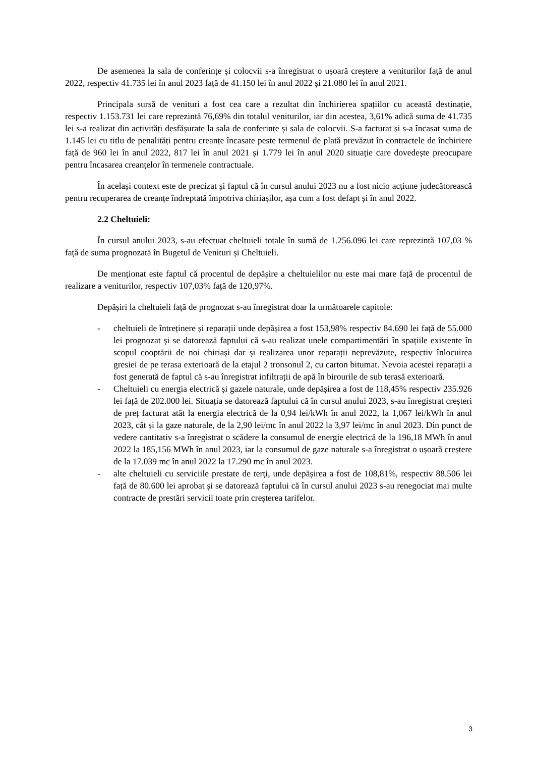De asemenea la sala de conferințe și colocvii s-a înregistrat o ușoară creștere a veniturilor față de anul 2022, respectiv 41.735 lei în anul 2023 față de 41.150 lei în anul 2022 și 21.080 lei în anul 2021.
Principala sursă de venituri a fost cea care a rezultat din închirierea spațiilor cu această destinație, respectiv 1.153.731 lei care reprezintă 76,69% din totalul veniturilor, iar din acestea, 3,61% adică suma de 41.735 lei s-a realizat din activități desfășurate la sala de conferințe și sala de colocvii. S-a facturat și s-a încasat suma de 1.145 lei cu titlu de penalități pentru creanțe încasate peste termenul de plată prevăzut în contractele de închiriere față de 960 lei în anul 2022, 817 lei în anul 2021 și 1.779 lei în anul 2020 situație care dovedește preocupare pentru încasarea creanțelor în termenele contractuale.
În același context este de precizat și faptul că în cursul anului 2023 nu a fost nicio acțiune judecătorească pentru recuperarea de creanțe îndreptată împotriva chiriașilor, așa cum a fost defapt și în anul 2022.
2.2 Cheltuieli:
În cursul anului 2023, s-au efectuat cheltuieli totale în sumă de 1.256.096 lei care reprezintă 107,03 % față de suma prognozată în Bugetul de Venituri și Cheltuieli.
De menționat este faptul că procentul de depășire a cheltuielilor nu este mai mare față de procentul de realizare a veniturilor, respectiv 107,03% față de 120,97%.
Depășiri la cheltuieli față de prognozat s-au înregistrat doar la următoarele capitole:
- cheltuieli de întreținere și reparații unde depășirea a fost 153,98% respectiv 84.690 lei față de 55.000 lei prognozat și se datorează faptului că s-au realizat unele compartimentări în spațiile existente în scopul cooptării de noi chiriași dar și realizarea unor reparații neprevăzute, respectiv înlocuirea gresiei de pe terasa exterioară de la etajul 2 tronsonul 2, cu carton bitumat. Nevoia acestei reparații a fost generată de faptul că s-au înregistrat infiltrații de apă în birourile de sub terasă exterioară.
- Cheltuieli cu energia electrică și gazele naturale, unde depășirea a fost de 118,45% respectiv 235.926 lei față de 202.000 lei. Situația se datorează faptului că în cursul anului 2023, s-au înregistrat creșteri de preț facturat atât la energia electrică de la 0,94 lei/kWh în anul 2022, la 1,067 lei/kWh în anul 2023, cât și la gaze naturale, de la 2,90 lei/mc în anul 2022 la 3,97 lei/mc în anul 2023. Din punct de vedere cantitativ s-a înregistrat o scădere la consumul de energie electrică de la 196,18 MWh în anul 2022 la 185,156 MWh în anul 2023, iar la consumul de gaze naturale s-a înregistrat o ușoară creștere de la 17.039 mc în anul 2022 la 17.290 mc în anul 2023.
- alte cheltuieli cu serviciile prestate de terți, unde depășirea a fost de 108,81%, respectiv 88.506 lei față de 80.600 lei aprobat și se datorează faptului că în cursul anului 2023 s-au renegociat mai multe contracte de prestări servicii toate prin creșterea tarifelor.
3